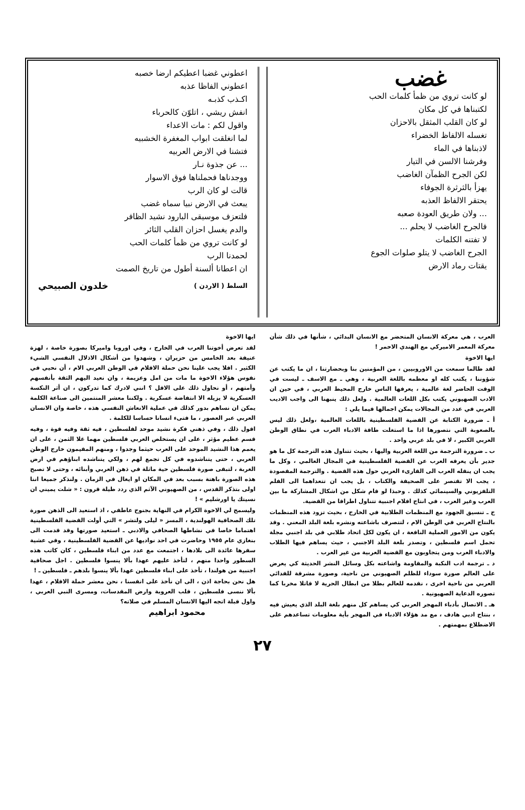غضب
لو كانت تروي من ظمأ كلمات الحب
لكتبناها في كل مكان
لو كان القلب المثقل بالاحزان
تغسله الالفاظ الخضراء
لاذبناها في الماء
وفرشنا الالسن في التيار
لكن الجرح الظمآن الغاضب
يهزأ بالثرثرة الجوفاء
يحتقر الالفاظ العذبه
... ولان طريق العودة صعبه
فالجرح الغاضب لا يحلم ...
لا تفتنه الكلمات
الجرح الغاضب لا يتلو صلوات الجوع
يقتات رماد الارض
اعطوني غضبا اعطيكم ارضا خصبه
اعطوني الفاظا عذبه
اكـذب كذبـه
انفش ريشي ، اتلوّن كالحرباء
واقول لكم : مات الاعداء
لما انغلقت ابواب المغفرة الخشبيه
فتشنا في الارض العربيه
... عن جذوة نـار
ووجدناها فحملناها فوق الاسوار
قالت لو كان الرب
يبعث في الارض نبيا سماه غضب
فلتعزف موسيقى البارود نشيد الظافر
والدم يغسل احزان القلب الثائر
لو كانت تروي من ظمأ كلمات الحب
لحمدنا الرب
ان اعطانا ألسنة أطول من تاريخ الصمت
السلط ( الاردن ) خلدون الصبيحي
العرب ، هي معركة الانسان المتحضر مع الانسان البدائي ، شأنها في ذلك شأن معركة المعمر الاميركي مع الهندي الاحمر !
ايها الاخوة
لقد طالما سمعت من الاوروبيين ، من المؤمنين بنا وبحضارتنا ، ان ما يكتب عن شؤوننا ، يكتب كله او معظمه باللغة العربية ، وهي ـ مع الاسف ـ ليست في الوقت الحاضر لغة عالمية ، يعرفها الناس خارج المحيط العربي ، في حين ان الادب الصهيوني يكتب بكل اللغات العالمية . ولعل ذلك ينبهنا الى واجب الاديب العربي في عدد من المجالات يمكن اجمالها فيما يلي :
أ ـ ضرورة الكتابة عن القضية الفلسطينية باللغات العالمية ،ولعل ذلك ليس بالصعوبة التي نتصورها اذا ما استغلت طاقة الادباء العرب في نطاق الوطن العربي الكبير ، لا في بلد عربي واحد .
ب ـ ضرورة الترجمة من اللغة العربية واليها ، بحيث تتناول هذه الترجمة كل ما هو جدير بأن يعرفه العرب عن القضية الفلسطينية في المجال العالمي ، وكل ما يجب ان ينقله العرب الى القارىء العربي حول هذه القضية . والترجمة المقصودة ، يجب الا تقتصر على الصحيفة والكتاب ، بل يجب ان تتعداهما الى الفلم التلفزيوني والسينمائي كذلك . وحبذا لو قام شكل من اشكال المشاركة ما بين العرب وغير العرب ، في انتاج افلام اجنبية تتناول اطرافا من القضية.
ج ـ تنسيق الجهود مع المنظمات الطلابية في الخارج ، بحيث تزود هذه المنظمات بالنتاج العربي في الوطن الام ، لتتصرف باشاعته ونشره بلغة البلد المعني . وقد يكون من الامور العملية النافعة ، ان يكون لكل اتحاد طلابي في بلد اجنبي مجلة تحمل اسم فلسطين ، وتصدر بلغة البلد الاجنبي ، حيث يساهم فيها الطلاب والادباء العرب ومن يتجاوبون مع القضية العربية من غير العرب .
د ـ ترجمة ادب النكبة والمقاومة واشاعته بكل وسائل النشر الحديثة كي يعرض على العالم صورة سوداء للظلم الصهيوني من ناحية، وصورة مشرقة للفدائي العربي من ناحية اخرى ، نقدمه للعالم بطلا من ابطال الحرية لا قاتلا مخربا كما تصوره الدعاية الصهيونية .
هـ ـ الاتصال بأدباء المهجر العربي كي يساهم كل منهم بلغة البلد الذي يعيش فيه ، بنتاج ادبي هادف ، مع مد هؤلاء الادباء في المهجر بأية معلومات تساعدهم على الاضطلاع بمهمتهم .
ايها الاخوة
لقد تعرض أخوتنا العرب في الخارج ، وفي اوروبا واميركا بصورة خاصة ، لهزة عنيفة بعد الخامس من حزيران ، وشهدوا من أشكال الاذلال النفسي الشيء الكثير . افلا يجب علينا نحن حملة الاقلام في الوطن العربي الام ، أن نحيي في نفوس هؤلاء الاخوة ما مات من امل وعزيمة ، وان نعيد اليهم الثقة بأنفسهم وأمتهم ، أو نحاول ذلك على الاقل ؟ انني لادرك كما تدركون ، ان أثر النكسة العسكرية لا يزيله الا انتفاضة عسكرية . ولكننا معشر المنتمين الى صناعة الكلمة يمكن ان نساهم بدور كذلك في عملية الانعاش النفسي هذه ، خاصة وان الانسان العربي عبر العصور ، ما فتىء انسانا حساسا للكلمة .
اقول ذلك ، وفي ذهني فكرة نشيد موحد لفلسطين ، فيه ثقة وفيه قوة ، وفيه قسم عظيم مؤثر ، على ان يستخلص العربي فلسطين مهما غلا الثمن ، على ان يعمم هذا النشيد الموحد على العرب حيثما وجدوا ، ومنهم المقيمون خارج الوطن العربي ، حتى يتناشدوه في كل تجمع لهم ، ولكي يتناشده ابناؤهم في ارض الغربة ، لتبقى صورة فلسطين حية ماثلة في ذهن العربي وأبنائه ، وحتى لا تصبح هذه الصورة باهتة بسبب بعد في المكان او ايغال في الزمان . ولنذكر جميعا اننا اولى بتذكر القدس ، من الصهيوني الآثم الذي ردد طيلة قرون : « شلت يميني ان نسيتك يا اورشليم » !
وليسمح لي الاخوة الكرام في النهاية بجنوح عاطفي ، اذ استعيد الى الذهن صورة تلك الصحافية الهولندية ، المسز « ليلى ولتشر » التي أولت القضية الفلسطينية اهتماما خاصا في نشاطها الصحافي والادبي ـ استعيد صورتها وقد قدمت الى بنغازي عام ١٩٥٥ وحاضرت في احد نواديها عن القضية الفلسطينية ، وفي عشية سفرها عائدة الى بلادها ، اجتمعت مع عدد من ابناء فلسطين ، كان كاتب هذه السطور واحدا منهم ، لتأخذ عليهم عهدا بألا ينسوا فلسطين . اجل صحافية اجنبية من هولندا ، تأخذ على ابناء فلسطين عهدا بألا ينسوا بلدهم ـ فلسطين ـ !
هل نحن بحاجة اذن ، الى ان نأخذ على انفسنا ، نحن معشر حملة الاقلام ، عهدا بألا ننسى فلسطين ، قلب العروبة وارض المقدسات، ومسرى النبي العربي ، واول قبلة اتجه اليها الانسان المسلم في صلاته؟
محمود ابراهيم
٢٧